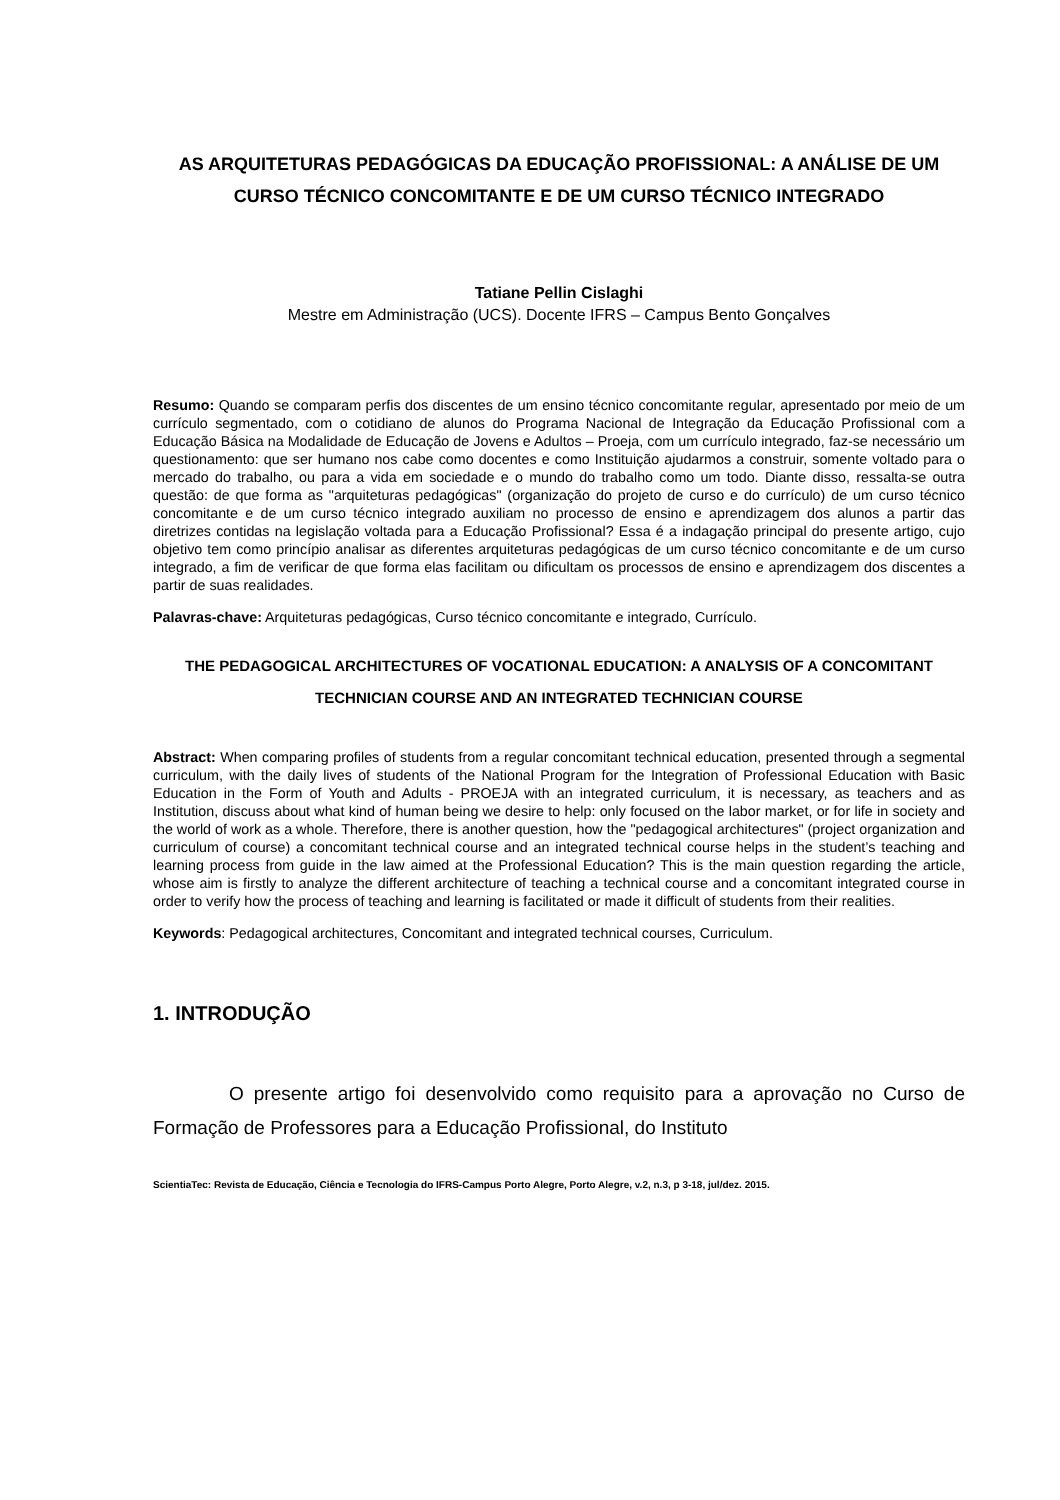AS ARQUITETURAS PEDAGÓGICAS DA EDUCAÇÃO PROFISSIONAL: A ANÁLISE DE UM CURSO TÉCNICO CONCOMITANTE E DE UM CURSO TÉCNICO INTEGRADO
Tatiane Pellin Cislaghi
Mestre em Administração (UCS). Docente IFRS – Campus Bento Gonçalves
Resumo: Quando se comparam perfis dos discentes de um ensino técnico concomitante regular, apresentado por meio de um currículo segmentado, com o cotidiano de alunos do Programa Nacional de Integração da Educação Profissional com a Educação Básica na Modalidade de Educação de Jovens e Adultos – Proeja, com um currículo integrado, faz-se necessário um questionamento: que ser humano nos cabe como docentes e como Instituição ajudarmos a construir, somente voltado para o mercado do trabalho, ou para a vida em sociedade e o mundo do trabalho como um todo. Diante disso, ressalta-se outra questão: de que forma as "arquiteturas pedagógicas" (organização do projeto de curso e do currículo) de um curso técnico concomitante e de um curso técnico integrado auxiliam no processo de ensino e aprendizagem dos alunos a partir das diretrizes contidas na legislação voltada para a Educação Profissional? Essa é a indagação principal do presente artigo, cujo objetivo tem como princípio analisar as diferentes arquiteturas pedagógicas de um curso técnico concomitante e de um curso integrado, a fim de verificar de que forma elas facilitam ou dificultam os processos de ensino e aprendizagem dos discentes a partir de suas realidades.
Palavras-chave: Arquiteturas pedagógicas, Curso técnico concomitante e integrado, Currículo.
THE PEDAGOGICAL ARCHITECTURES OF VOCATIONAL EDUCATION: A ANALYSIS OF A CONCOMITANT TECHNICIAN COURSE AND AN INTEGRATED TECHNICIAN COURSE
Abstract: When comparing profiles of students from a regular concomitant technical education, presented through a segmental curriculum, with the daily lives of students of the National Program for the Integration of Professional Education with Basic Education in the Form of Youth and Adults - PROEJA with an integrated curriculum, it is necessary, as teachers and as Institution, discuss about what kind of human being we desire to help: only focused on the labor market, or for life in society and the world of work as a whole. Therefore, there is another question, how the "pedagogical architectures" (project organization and curriculum of course) a concomitant technical course and an integrated technical course helps in the student’s teaching and learning process from guide in the law aimed at the Professional Education? This is the main question regarding the article, whose aim is firstly to analyze the different architecture of teaching a technical course and a concomitant integrated course in order to verify how the process of teaching and learning is facilitated or made it difficult of students from their realities.
Keywords: Pedagogical architectures, Concomitant and integrated technical courses, Curriculum.
1. INTRODUÇÃO
O presente artigo foi desenvolvido como requisito para a aprovação no Curso de Formação de Professores para a Educação Profissional, do Instituto
ScientiaTec: Revista de Educação, Ciência e Tecnologia do IFRS-Campus Porto Alegre, Porto Alegre, v.2, n.3, p 3-18, jul/dez. 2015.